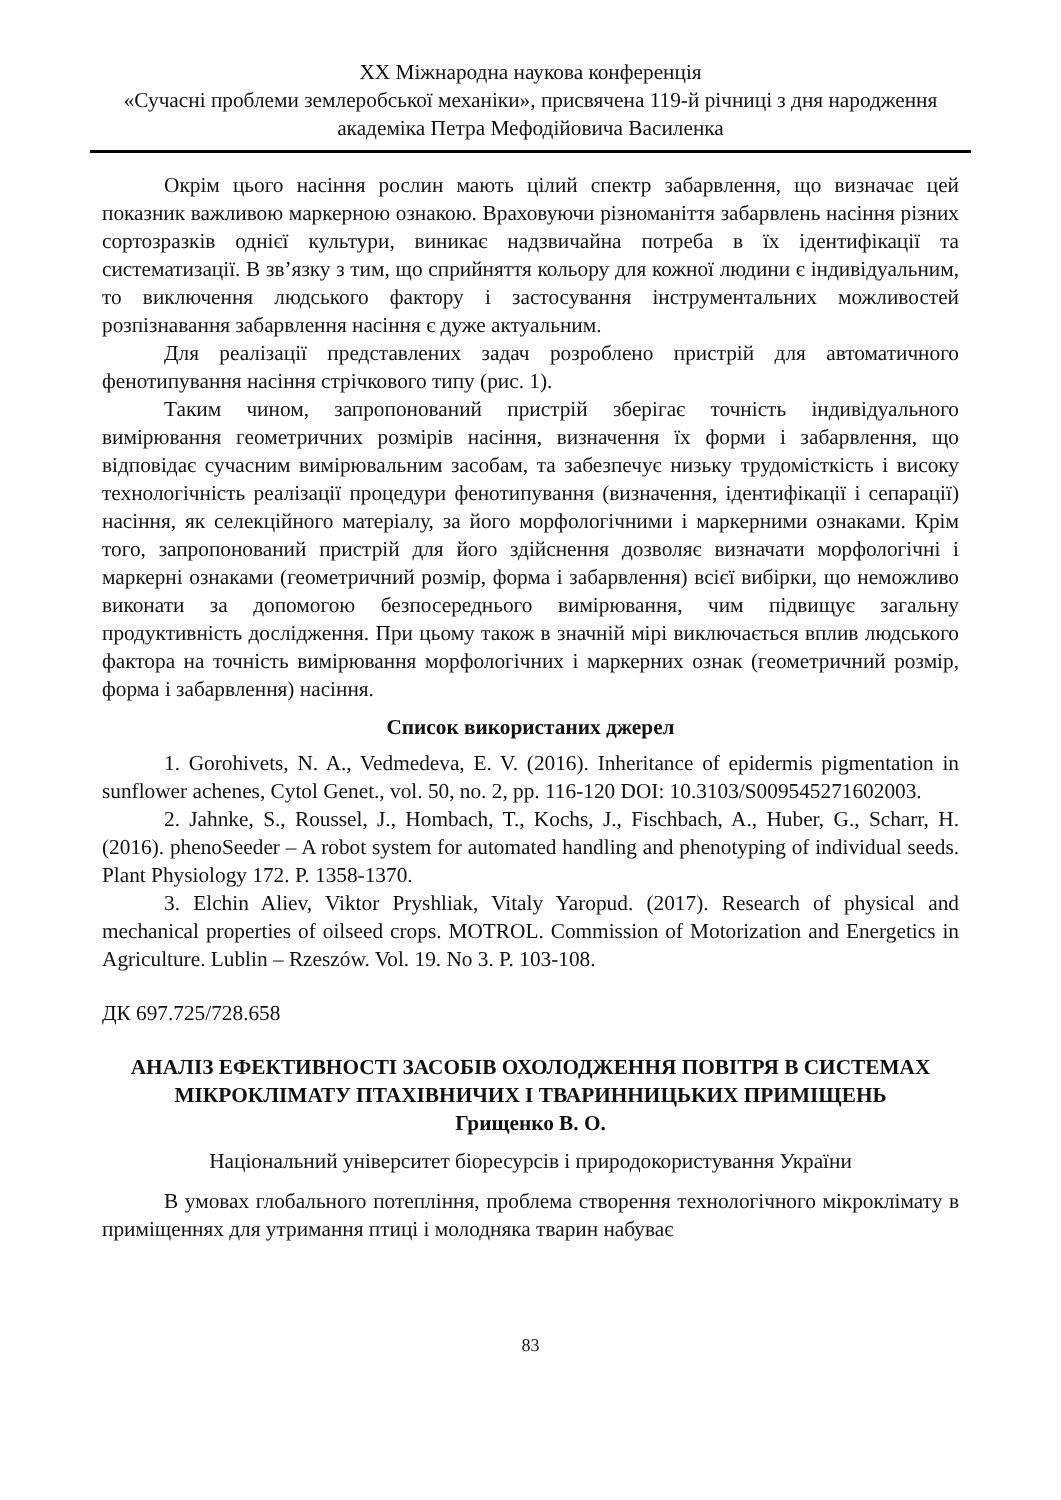XX Міжнародна наукова конференція
«Сучасні проблеми землеробської механіки», присвячена 119-й річниці з дня народження академіка Петра Мефодійовича Василенка
Окрім цього насіння рослин мають цілий спектр забарвлення, що визначає цей показник важливою маркерною ознакою. Враховуючи різноманіття забарвлень насіння різних сортозразків однієї культури, виникає надзвичайна потреба в їх ідентифікації та систематизації. В зв’язку з тим, що сприйняття кольору для кожної людини є індивідуальним, то виключення людського фактору і застосування інструментальних можливостей розпізнавання забарвлення насіння є дуже актуальним.
Для реалізації представлених задач розроблено пристрій для автоматичного фенотипування насіння стрічкового типу (рис. 1).
Таким чином, запропонований пристрій зберігає точність індивідуального вимірювання геометричних розмірів насіння, визначення їх форми і забарвлення, що відповідає сучасним вимірювальним засобам, та забезпечує низьку трудомісткість і високу технологічність реалізації процедури фенотипування (визначення, ідентифікації і сепарації) насіння, як селекційного матеріалу, за його морфологічними і маркерними ознаками. Крім того, запропонований пристрій для його здійснення дозволяє визначати морфологічні і маркерні ознаками (геометричний розмір, форма і забарвлення) всієї вибірки, що неможливо виконати за допомогою безпосереднього вимірювання, чим підвищує загальну продуктивність дослідження. При цьому також в значній мірі виключається вплив людського фактора на точність вимірювання морфологічних і маркерних ознак (геометричний розмір, форма і забарвлення) насіння.
Список використаних джерел
1. Gorohivets, N. A., Vedmedeva, E. V. (2016). Inheritance of epidermis pigmentation in sunflower achenes, Cytol Genet., vol. 50, no. 2, pp. 116-120 DOI: 10.3103/S009545271602003.
2. Jahnke, S., Roussel, J., Hombach, T., Kochs, J., Fischbach, A., Huber, G., Scharr, H. (2016). phenoSeeder – A robot system for automated handling and phenotyping of individual seeds. Plant Physiology 172. P. 1358-1370.
3. Elchin Aliev, Viktor Pryshliak, Vitaly Yaropud. (2017). Research of physical and mechanical properties of oilseed crops. MOTROL. Commission of Motorization and Energetics in Agriculture. Lublin – Rzeszów. Vol. 19. No 3. P. 103-108.
ДК 697.725/728.658
АНАЛІЗ ЕФЕКТИВНОСТІ ЗАСОБІВ ОХОЛОДЖЕННЯ ПОВІТРЯ В СИСТЕМАХ МІКРОКЛІМАТУ ПТАХІВНИЧИХ І ТВАРИННИЦЬКИХ ПРИМІЩЕНЬ
Грищенко В. О.
Національний університет біоресурсів і природокористування України
В умовах глобального потепління, проблема створення технологічного мікроклімату в приміщеннях для утримання птиці і молодняка тварин набуває
83